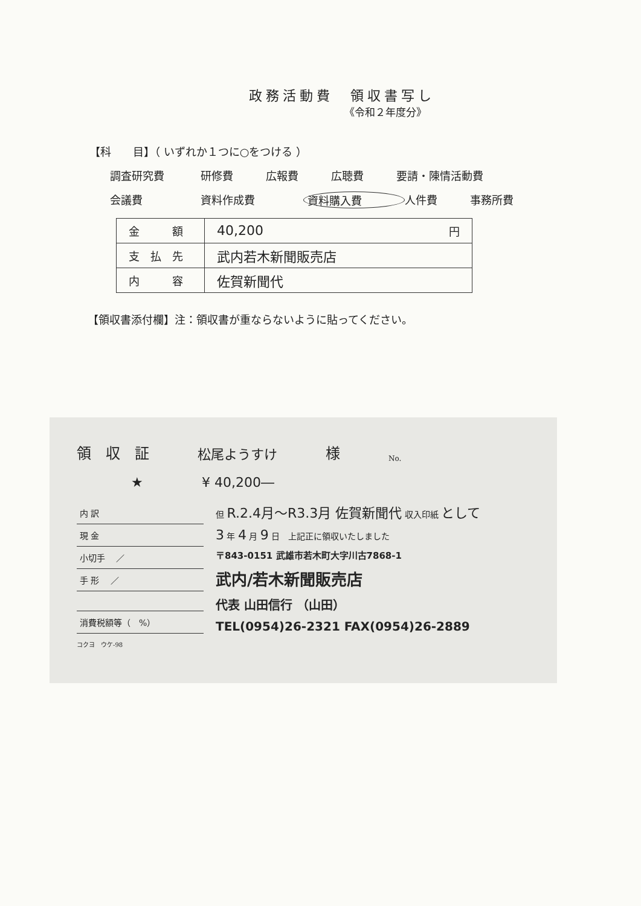政務活動費　領収書写し
《令和２年度分》
【科　　目】（ いずれか１つに○をつける ）
調査研究費 研修費 広報費 広聴費 要請・陳情活動費
会議費 資料作成費 資料購入費 人件費 事務所費
| 金 額 | 40,200 円 |
| 支 払 先 | 武内若木新聞販売店 |
| 内 容 | 佐賀新聞代 |
【領収書添付欄】注：領収書が重ならないように貼ってください。
領　収　証 松尾ようすけ 様 No.
★ ¥ 40,200―
内 訳
現 金
小切手 　／
手 形 　／
消費税額等（　%）
但 R.2.4月～R3.3月 佐賀新聞代 収入印紙 として
3 年 4 月 9 日　上記正に領収いたしました
〒843-0151 武雄市若木町大字川古7868-1
武内/若木新聞販売店
代表 山田信行 （山田）
TEL(0954)26-2321 FAX(0954)26-2889
コクヨ　ウケ-98